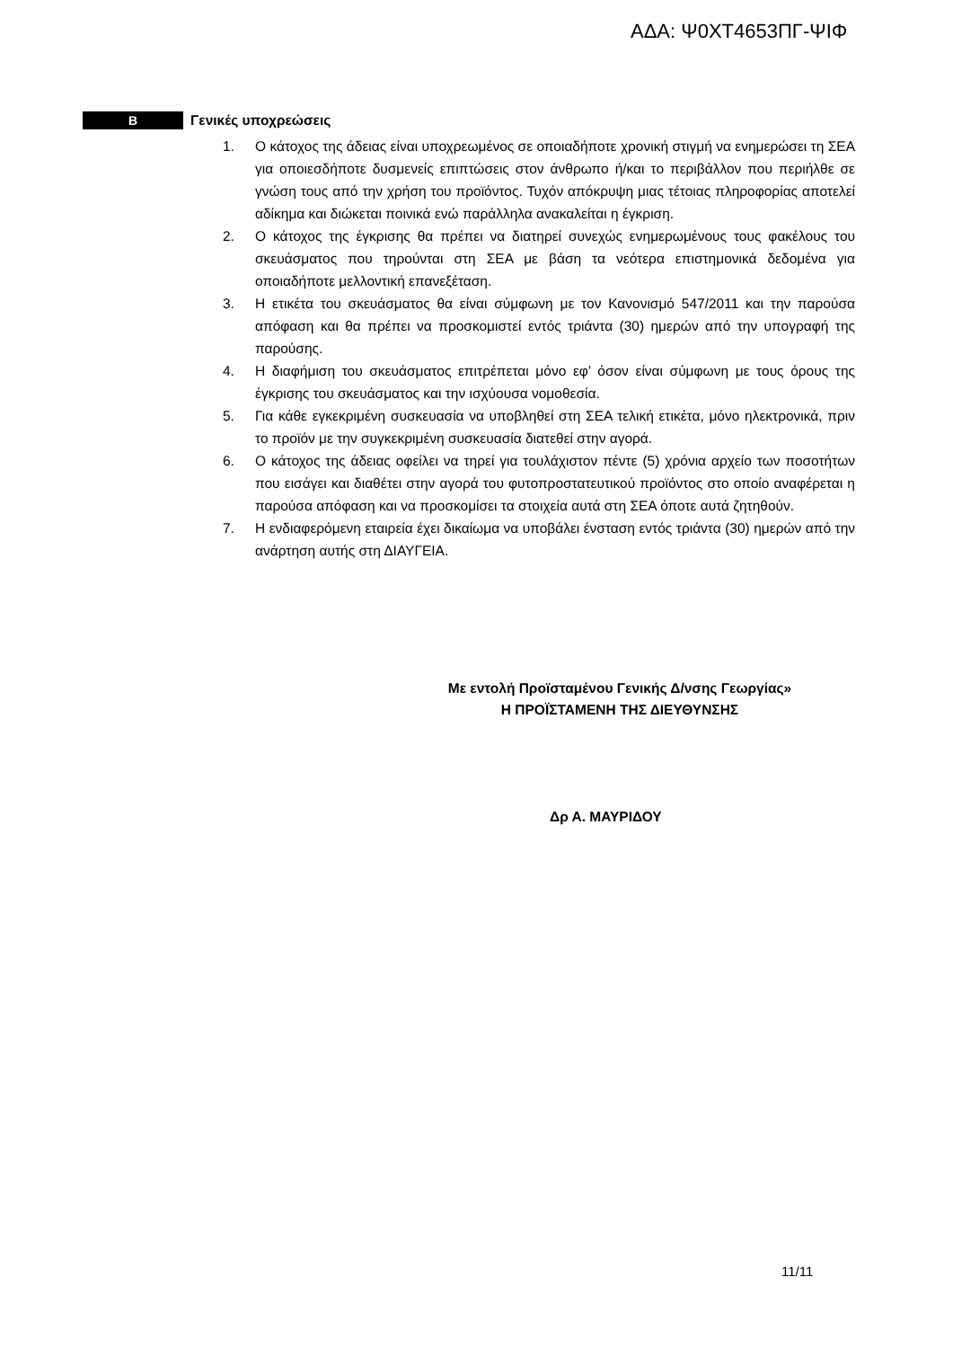ΑΔΑ: Ψ0ΧΤ4653ΠΓ-ΨΙΦ
Β
Γενικές υποχρεώσεις
1. Ο κάτοχος της άδειας είναι υποχρεωμένος σε οποιαδήποτε χρονική στιγμή να ενημερώσει τη ΣΕΑ για οποιεσδήποτε δυσμενείς επιπτώσεις στον άνθρωπο ή/και το περιβάλλον που περιήλθε σε γνώση τους από την χρήση του προϊόντος. Τυχόν απόκρυψη μιας τέτοιας πληροφορίας αποτελεί αδίκημα και διώκεται ποινικά ενώ παράλληλα ανακαλείται η έγκριση.
2. Ο κάτοχος της έγκρισης θα πρέπει να διατηρεί συνεχώς ενημερωμένους τους φακέλους του σκευάσματος που τηρούνται στη ΣΕΑ με βάση τα νεότερα επιστημονικά δεδομένα για οποιαδήποτε μελλοντική επανεξέταση.
3. Η ετικέτα του σκευάσματος θα είναι σύμφωνη με τον Κανονισμό 547/2011 και την παρούσα απόφαση και θα πρέπει να προσκομιστεί εντός τριάντα (30) ημερών από την υπογραφή της παρούσης.
4. Η διαφήμιση του σκευάσματος επιτρέπεται μόνο εφ’ όσον είναι σύμφωνη με τους όρους της έγκρισης του σκευάσματος και την ισχύουσα νομοθεσία.
5. Για κάθε εγκεκριμένη συσκευασία να υποβληθεί στη ΣΕΑ τελική ετικέτα, μόνο ηλεκτρονικά, πριν το προϊόν με την συγκεκριμένη συσκευασία διατεθεί στην αγορά.
6. Ο κάτοχος της άδειας οφείλει να τηρεί για τουλάχιστον πέντε (5) χρόνια αρχείο των ποσοτήτων που εισάγει και διαθέτει στην αγορά του φυτοπροστατευτικού προϊόντος στο οποίο αναφέρεται η παρούσα απόφαση και να προσκομίσει τα στοιχεία αυτά στη ΣΕΑ όποτε αυτά ζητηθούν.
7. Η ενδιαφερόμενη εταιρεία έχει δικαίωμα να υποβάλει ένσταση εντός τριάντα (30) ημερών από την ανάρτηση αυτής στη ΔΙΑΥΓΕΙΑ.
Με εντολή Προϊσταμένου Γενικής Δ/νσης Γεωργίας»
Η ΠΡΟΪΣΤΑΜΕΝΗ ΤΗΣ ΔΙΕΥΘΥΝΣΗΣ
Δρ Α. ΜΑΥΡΙΔΟΥ
11/11